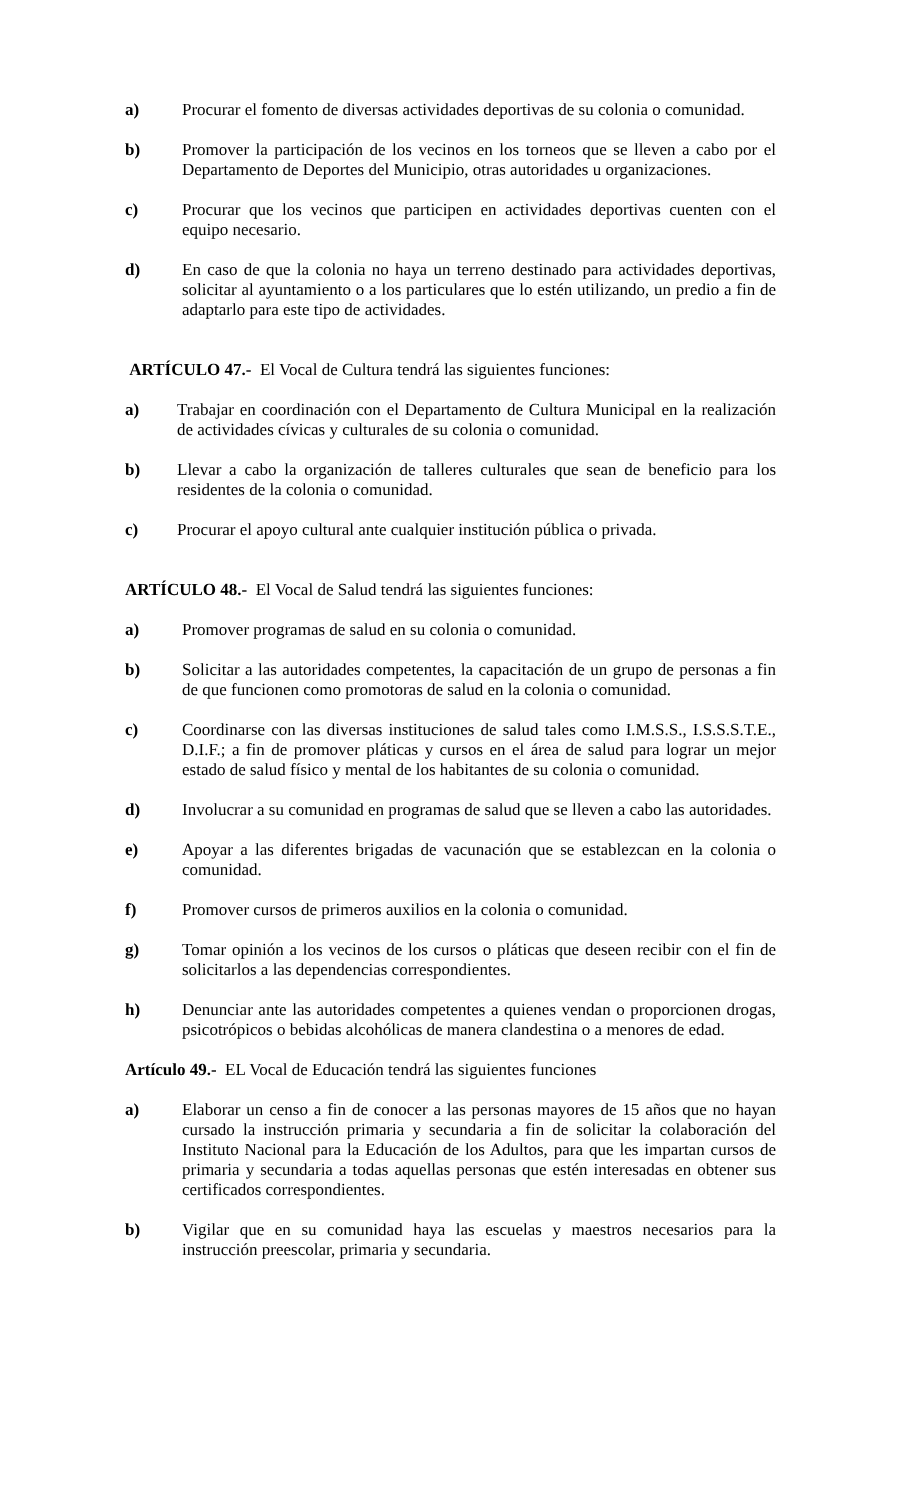a) Procurar el fomento de diversas actividades deportivas de su colonia o comunidad.
b) Promover la participación de los vecinos en los torneos que se lleven a cabo por el Departamento de Deportes del Municipio, otras autoridades u organizaciones.
c) Procurar que los vecinos que participen en actividades deportivas cuenten con el equipo necesario.
d) En caso de que la colonia no haya un terreno destinado para actividades deportivas, solicitar al ayuntamiento o a los particulares que lo estén utilizando, un predio a fin de adaptarlo para este tipo de actividades.
ARTÍCULO 47.- El Vocal de Cultura tendrá las siguientes funciones:
a) Trabajar en coordinación con el Departamento de Cultura Municipal en la realización de actividades cívicas y culturales de su colonia o comunidad.
b) Llevar a cabo la organización de talleres culturales que sean de beneficio para los residentes de la colonia o comunidad.
c) Procurar el apoyo cultural ante cualquier institución pública o privada.
ARTÍCULO 48.- El Vocal de Salud tendrá las siguientes funciones:
a) Promover programas de salud en su colonia o comunidad.
b) Solicitar a las autoridades competentes, la capacitación de un grupo de personas a fin de que funcionen como promotoras de salud en la colonia o comunidad.
c) Coordinarse con las diversas instituciones de salud tales como I.M.S.S., I.S.S.S.T.E., D.I.F.; a fin de promover pláticas y cursos en el área de salud para lograr un mejor estado de salud físico y mental de los habitantes de su colonia o comunidad.
d) Involucrar a su comunidad en programas de salud que se lleven a cabo las autoridades.
e) Apoyar a las diferentes brigadas de vacunación que se establezcan en la colonia o comunidad.
f) Promover cursos de primeros auxilios en la colonia o comunidad.
g) Tomar opinión a los vecinos de los cursos o pláticas que deseen recibir con el fin de solicitarlos a las dependencias correspondientes.
h) Denunciar ante las autoridades competentes a quienes vendan o proporcionen drogas, psicotrópicos o bebidas alcohólicas de manera clandestina o a menores de edad.
Artículo 49.- EL Vocal de Educación tendrá las siguientes funciones
a) Elaborar un censo a fin de conocer a las personas mayores de 15 años que no hayan cursado la instrucción primaria y secundaria a fin de solicitar la colaboración del Instituto Nacional para la Educación de los Adultos, para que les impartan cursos de primaria y secundaria a todas aquellas personas que estén interesadas en obtener sus certificados correspondientes.
b) Vigilar que en su comunidad haya las escuelas y maestros necesarios para la instrucción preescolar, primaria y secundaria.